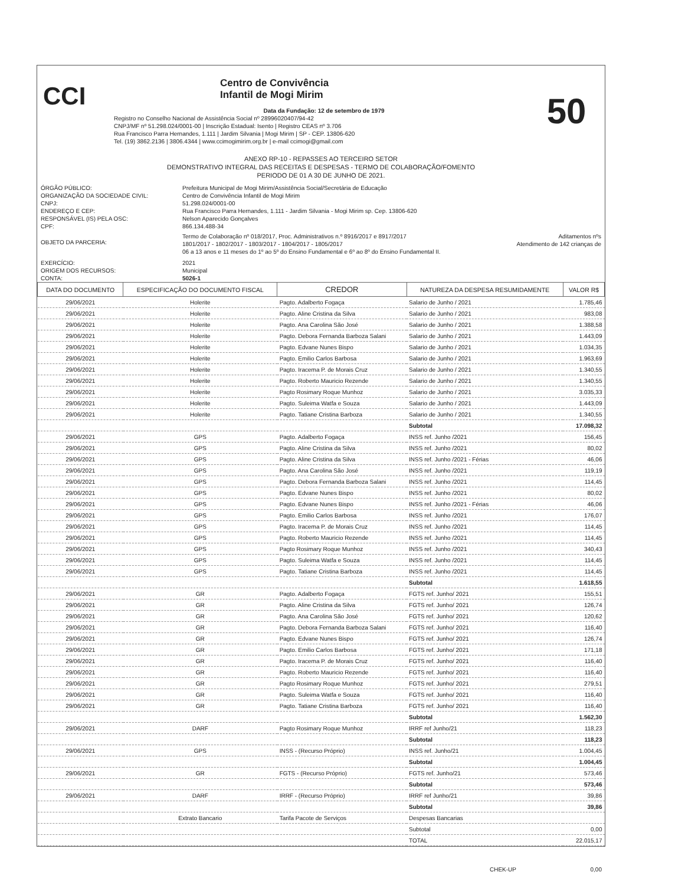CCI
Centro de Convivência
Infantil de Mogi Mirim
Data da Fundação: 12 de setembro de 1979
Registro no Conselho Nacional de Assistência Social nº 28996020407/94-42
CNPJ/MF nº 51.298.024/0001-00 | Inscrição Estadual: Isento | Registro CEAS nº 3.706
Rua Francisco Parra Hernandes, 1.111 | Jardim Silvania | Mogi Mirim | SP - CEP. 13806-620
Tel. (19) 3862.2136 | 3806.4344 | www.ccimogimirim.org.br | e-mail ccimogi@gmail.com
50
ANEXO RP-10 - REPASSES AO TERCEIRO SETOR
DEMONSTRATIVO INTEGRAL DAS RECEITAS E DESPESAS - TERMO DE COLABORAÇÃO/FOMENTO
PERIODO DE 01 A 30 DE JUNHO DE 2021.
ÓRGÃO PÚBLICO:
ORGANIZAÇÃO DA SOCIEDADE CIVIL:
CNPJ:
ENDEREÇO E CEP:
RESPONSÁVEL (IS) PELA OSC:
CPF:
Prefeitura Municipal de Mogi Mirim/Assistência Social/Secretária de Educação
Centro de Convivência Infantil de Mogi Mirim
51.298.024/0001-00
Rua Francisco Parra Hernandes, 1.111 - Jardim Silvania - Mogi Mirim sp. Cep. 13806-620
Nelson Aparecido Gonçalves
866.134.488-34
OBJETO DA PARCERIA:
Termo de Colaboração nº 018/2017, Proc. Administrativos n.º 8916/2017 e 8917/2017 Aditamentos nºs
1801/2017 - 1802/2017 - 1803/2017 - 1804/2017 - 1805/2017 Atendimento de 142 crianças de
06 a 13 anos e 11 meses do 1º ao 5º do Ensino Fundamental e 6º ao 8º do Ensino Fundamental II.
EXERCÍCIO:
ORIGEM DOS RECURSOS:
CONTA:
2021
Municipal
5026-1
| DATA DO DOCUMENTO | ESPECIFICAÇÃO DO DOCUMENTO FISCAL | CREDOR | NATUREZA DA DESPESA RESUMIDAMENTE | VALOR R$ |
| --- | --- | --- | --- | --- |
| 29/06/2021 | Holerite | Pagto. Adalberto Fogaça | Salario de Junho / 2021 | 1.785,46 |
| 29/06/2021 | Holerite | Pagto. Aline Cristina da Silva | Salario de Junho / 2021 | 983,08 |
| 29/06/2021 | Holerite | Pagto. Ana Carolina São José | Salario de Junho / 2021 | 1.388,58 |
| 29/06/2021 | Holerite | Pagto. Debora Fernanda Barboza Salani | Salario de Junho / 2021 | 1.443,09 |
| 29/06/2021 | Holerite | Pagto. Edvane Nunes Bispo | Salario de Junho / 2021 | 1.034,35 |
| 29/06/2021 | Holerite | Pagto. Emilio Carlos Barbosa | Salario de Junho / 2021 | 1.963,69 |
| 29/06/2021 | Holerite | Pagto. Iracema P. de Morais Cruz | Salario de Junho / 2021 | 1.340,55 |
| 29/06/2021 | Holerite | Pagto. Roberto Mauricio Rezende | Salario de Junho / 2021 | 1.340,55 |
| 29/06/2021 | Holerite | Pagto Rosimary Roque Munhoz | Salario de Junho / 2021 | 3.035,33 |
| 29/06/2021 | Holerite | Pagto. Suleima Watfa e Souza | Salario de Junho / 2021 | 1.443,09 |
| 29/06/2021 | Holerite | Pagto. Tatiane Cristina Barboza | Salario de Junho / 2021 | 1.340,55 |
| | | | Subtotal | 17.098,32 |
| 29/06/2021 | GPS | Pagto. Adalberto Fogaça | INSS ref. Junho /2021 | 156,45 |
| 29/06/2021 | GPS | Pagto. Aline Cristina da Silva | INSS ref. Junho /2021 | 80,02 |
| 29/06/2021 | GPS | Pagto. Aline Cristina da Silva | INSS ref. Junho /2021 - Férias | 46,06 |
| 29/06/2021 | GPS | Pagto. Ana Carolina São José | INSS ref. Junho /2021 | 119,19 |
| 29/06/2021 | GPS | Pagto. Debora Fernanda Barboza Salani | INSS ref. Junho /2021 | 114,45 |
| 29/06/2021 | GPS | Pagto. Edvane Nunes Bispo | INSS ref. Junho /2021 | 80,02 |
| 29/06/2021 | GPS | Pagto. Edvane Nunes Bispo | INSS ref. Junho /2021 - Férias | 46,06 |
| 29/06/2021 | GPS | Pagto. Emilio Carlos Barbosa | INSS ref. Junho /2021 | 176,07 |
| 29/06/2021 | GPS | Pagto. Iracema P. de Morais Cruz | INSS ref. Junho /2021 | 114,45 |
| 29/06/2021 | GPS | Pagto. Roberto Mauricio Rezende | INSS ref. Junho /2021 | 114,45 |
| 29/06/2021 | GPS | Pagto Rosimary Roque Munhoz | INSS ref. Junho /2021 | 340,43 |
| 29/06/2021 | GPS | Pagto. Suleima Watfa e Souza | INSS ref. Junho /2021 | 114,45 |
| 29/06/2021 | GPS | Pagto. Tatiane Cristina Barboza | INSS ref. Junho /2021 | 114,45 |
| | | | Subtotal | 1.618,55 |
| 29/06/2021 | GR | Pagto. Adalberto Fogaça | FGTS ref. Junho/ 2021 | 155,51 |
| 29/06/2021 | GR | Pagto. Aline Cristina da Silva | FGTS ref. Junho/ 2021 | 126,74 |
| 29/06/2021 | GR | Pagto. Ana Carolina São José | FGTS ref. Junho/ 2021 | 120,62 |
| 29/06/2021 | GR | Pagto. Debora Fernanda Barboza Salani | FGTS ref. Junho/ 2021 | 116,40 |
| 29/06/2021 | GR | Pagto. Edvane Nunes Bispo | FGTS ref. Junho/ 2021 | 126,74 |
| 29/06/2021 | GR | Pagto. Emilio Carlos Barbosa | FGTS ref. Junho/ 2021 | 171,18 |
| 29/06/2021 | GR | Pagto. Iracema P. de Morais Cruz | FGTS ref. Junho/ 2021 | 116,40 |
| 29/06/2021 | GR | Pagto. Roberto Mauricio Rezende | FGTS ref. Junho/ 2021 | 116,40 |
| 29/06/2021 | GR | Pagto Rosimary Roque Munhoz | FGTS ref. Junho/ 2021 | 279,51 |
| 29/06/2021 | GR | Pagto. Suleima Watfa e Souza | FGTS ref. Junho/ 2021 | 116,40 |
| 29/06/2021 | GR | Pagto. Tatiane Cristina Barboza | FGTS ref. Junho/ 2021 | 116,40 |
| | | | Subtotal | 1.562,30 |
| 29/06/2021 | DARF | Pagto Rosimary Roque Munhoz | IRRF ref Junho/21 | 118,23 |
| | | | Subtotal | 118,23 |
| 29/06/2021 | GPS | INSS - (Recurso Próprio) | INSS ref. Junho/21 | 1.004,45 |
| | | | Subtotal | 1.004,45 |
| 29/06/2021 | GR | FGTS - (Recurso Próprio) | FGTS ref. Junho/21 | 573,46 |
| | | | Subtotal | 573,46 |
| 29/06/2021 | DARF | IRRF - (Recurso Próprio) | IRRF ref Junho/21 | 39,86 |
| | | | Subtotal | 39,86 |
| | Extrato Bancario | Tarifa Pacote de Serviços | Despesas Bancarias | |
| | | | Subtotal | 0,00 |
| | | | TOTAL | 22.015,17 |
CHEK-UP 0,00